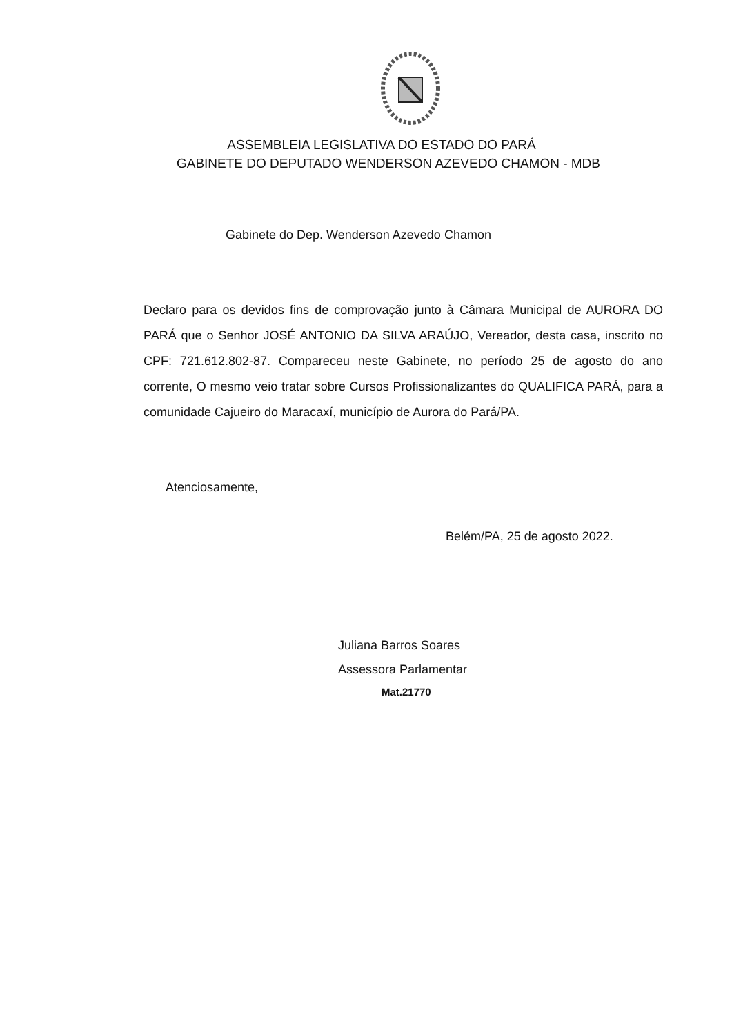ASSEMBLEIA LEGISLATIVA DO ESTADO DO PARÁ
GABINETE DO DEPUTADO WENDERSON AZEVEDO CHAMON - MDB
Gabinete do Dep. Wenderson Azevedo Chamon
Declaro para os devidos fins de comprovação junto à Câmara Municipal de AURORA DO PARÁ que o Senhor JOSÉ ANTONIO DA SILVA ARAÚJO, Vereador, desta casa, inscrito no CPF: 721.612.802-87. Compareceu neste Gabinete, no período 25 de agosto do ano corrente, O mesmo veio tratar sobre Cursos Profissionalizantes do QUALIFICA PARÁ, para a comunidade Cajueiro do Maracaxí, município de Aurora do Pará/PA.
Atenciosamente,
Belém/PA, 25 de agosto 2022.
Juliana Barros Soares
Assessora Parlamentar
Mat.21770